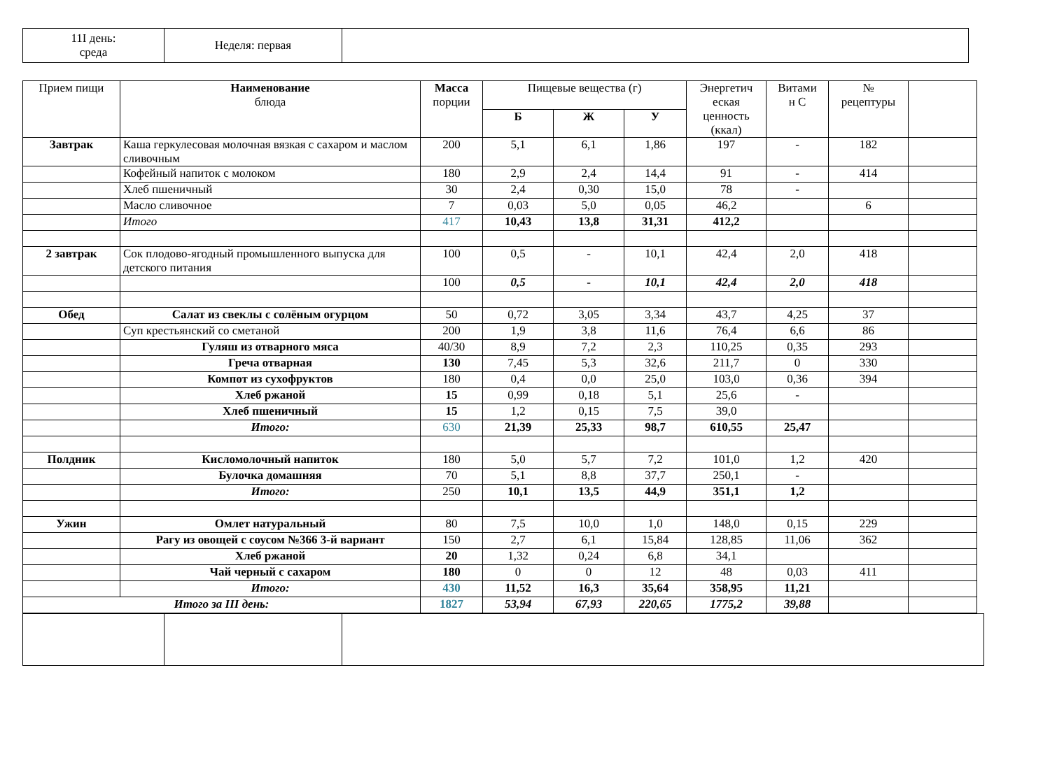| 11I день: среда | Неделя: первая | |
| Прием пищи | Наименование блюда | Масса порции | Пищевые вещества (г) | | | Энергетич еская ценность (ккал) | Витами н С | № рецептуры | |
| --- | --- | --- | --- | --- | --- | --- | --- | --- | --- |
| | | | Б | Ж | У | | | | |
| Завтрак | Каша геркулесовая молочная вязкая с сахаром и маслом сливочным | 200 | 5,1 | 6,1 | 1,86 | 197 | - | 182 | |
| | Кофейный напиток с молоком | 180 | 2,9 | 2,4 | 14,4 | 91 | - | 414 | |
| | Хлеб пшеничный | 30 | 2,4 | 0,30 | 15,0 | 78 | - | | |
| | Масло сливочное | 7 | 0,03 | 5,0 | 0,05 | 46,2 | | 6 | |
| | Итого | 417 | 10,43 | 13,8 | 31,31 | 412,2 | | | |
| 2 завтрак | Сок плодово-ягодный промышленного выпуска для детского питания | 100 | 0,5 | - | 10,1 | 42,4 | 2,0 | 418 | |
| | | 100 | 0,5 | - | 10,1 | 42,4 | 2,0 | 418 | |
| Обед | Салат из свеклы с солёным огурцом | 50 | 0,72 | 3,05 | 3,34 | 43,7 | 4,25 | 37 | |
| | Суп крестьянский со сметаной | 200 | 1,9 | 3,8 | 11,6 | 76,4 | 6,6 | 86 | |
| | Гуляш из отварного мяса | 40/30 | 8,9 | 7,2 | 2,3 | 110,25 | 0,35 | 293 | |
| | Греча отварная | 130 | 7,45 | 5,3 | 32,6 | 211,7 | 0 | 330 | |
| | Компот из сухофруктов | 180 | 0,4 | 0,0 | 25,0 | 103,0 | 0,36 | 394 | |
| | Хлеб ржаной | 15 | 0,99 | 0,18 | 5,1 | 25,6 | - | | |
| | Хлеб пшеничный | 15 | 1,2 | 0,15 | 7,5 | 39,0 | | | |
| | Итого: | 630 | 21,39 | 25,33 | 98,7 | 610,55 | 25,47 | | |
| Полдник | Кисломолочный напиток | 180 | 5,0 | 5,7 | 7,2 | 101,0 | 1,2 | 420 | |
| | Булочка домашняя | 70 | 5,1 | 8,8 | 37,7 | 250,1 | - | | |
| | Итого: | 250 | 10,1 | 13,5 | 44,9 | 351,1 | 1,2 | | |
| Ужин | Омлет натуральный | 80 | 7,5 | 10,0 | 1,0 | 148,0 | 0,15 | 229 | |
| | Рагу из овощей с соусом №366 3-й вариант | 150 | 2,7 | 6,1 | 15,84 | 128,85 | 11,06 | 362 | |
| | Хлеб ржаной | 20 | 1,32 | 0,24 | 6,8 | 34,1 | | | |
| | Чай черный с сахаром | 180 | 0 | 0 | 12 | 48 | 0,03 | 411 | |
| | Итого: | 430 | 11,52 | 16,3 | 35,64 | 358,95 | 11,21 | | |
| Итого за III день: | | 1827 | 53,94 | 67,93 | 220,65 | 1775,2 | 39,88 | | |